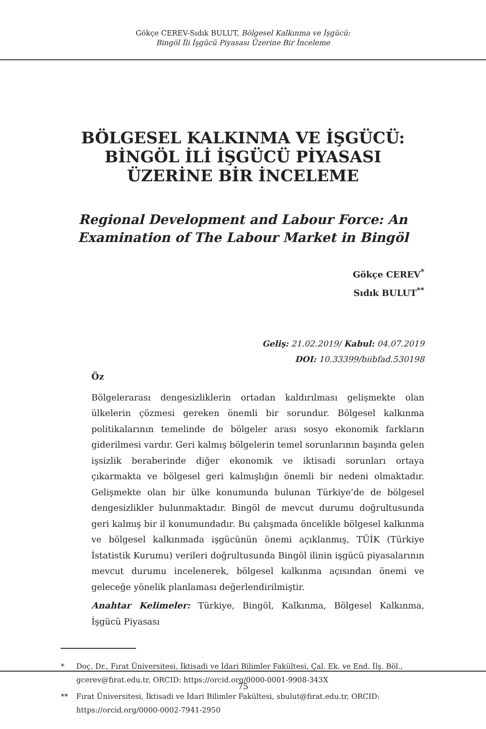Gökçe CEREV-Sıdık BULUT, Bölgesel Kalkınma ve İşgücü:
Bingöl İli İşgücü Piyasası Üzerine Bir İnceleme
BÖLGESEL KALKINMA VE İŞGÜCÜ:
BİNGÖL İLİ İŞGÜCÜ PİYASASI
ÜZERİNE BİR İNCELEME
Regional Development and Labour Force: An
Examination of The Labour Market in Bingöl
Gökçe CEREV<sup>*</sup>
Sıdık BULUT<sup>**</sup>
Geliş: 21.02.2019/ Kabul: 04.07.2019
DOI: 10.33399/biibfad.530198
Öz
Bölgelerarası dengesizliklerin ortadan kaldırılması gelişmekte olan ülkelerin çözmesi gereken önemli bir sorundur. Bölgesel kalkınma politikalarının temelinde de bölgeler arası sosyo ekonomik farkların giderilmesi vardır. Geri kalmış bölgelerin temel sorunlarının başında gelen işsizlik beraberinde diğer ekonomik ve iktisadi sorunları ortaya çıkarmakta ve bölgesel geri kalmışlığın önemli bir nedeni olmaktadır. Gelişmekte olan bir ülke konumunda bulunan Türkiye’de de bölgesel dengesizlikler bulunmaktadır. Bingöl de mevcut durumu doğrultusunda geri kalmış bir il konumundadır. Bu çalışmada öncelikle bölgesel kalkınma ve bölgesel kalkınmada işgücünün önemi açıklanmış, TÜİK (Türkiye İstatistik Kurumu) verileri doğrultusunda Bingöl ilinin işgücü piyasalarının mevcut durumu incelenerek, bölgesel kalkınma açısından önemi ve geleceğe yönelik planlaması değerlendirilmiştir.
Anahtar Kelimeler: Türkiye, Bingöl, Kalkınma, Bölgesel Kalkınma, İşgücü Piyasası
* Doç. Dr., Fırat Üniversitesi, İktisadi ve İdari Bilimler Fakültesi, Çal. Ek. ve End. İlş. Böl., gcerev@fırat.edu.tr, ORCID: https://orcid.org/0000-0001-9908-343X
** Fırat Üniversitesi, İktisadi ve İdari Bilimler Fakültesi, sbulut@fırat.edu.tr, ORCID: https://orcid.org/0000-0002-7941-2950
75